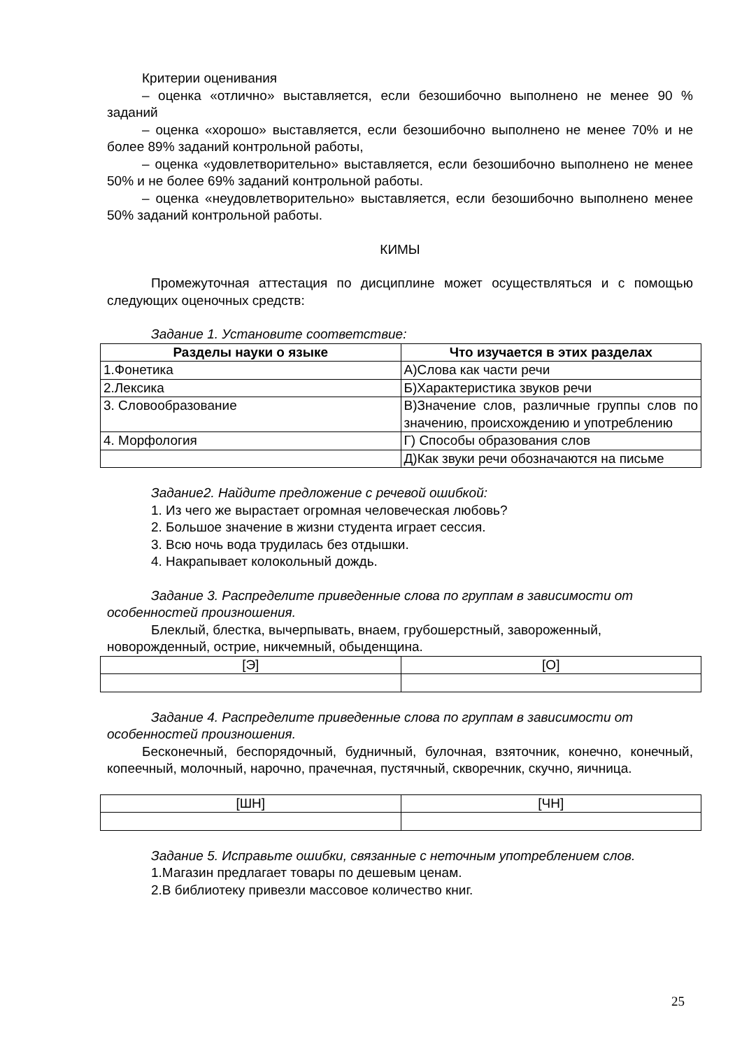Критерии оценивания
– оценка «отлично» выставляется, если безошибочно выполнено не менее 90 % заданий
– оценка «хорошо» выставляется, если безошибочно выполнено не менее 70% и не более 89% заданий контрольной работы,
– оценка «удовлетворительно» выставляется, если безошибочно выполнено не менее 50% и не более 69% заданий контрольной работы.
– оценка «неудовлетворительно» выставляется, если безошибочно выполнено менее 50% заданий контрольной работы.
КИМЫ
Промежуточная аттестация по дисциплине может осуществляться и с помощью следующих оценочных средств:
Задание 1. Установите соответствие:
| Разделы науки о языке | Что изучается в этих разделах |
| --- | --- |
| 1.Фонетика | А)Слова как части речи |
| 2.Лексика | Б)Характеристика звуков речи |
| 3. Словообразование | В)Значение слов, различные группы слов по значению, происхождению и употреблению |
| 4. Морфология | Г) Способы образования слов |
| | Д)Как звуки речи обозначаются на письме |
Задание2. Найдите предложение с речевой ошибкой:
1. Из чего же вырастает огромная человеческая любовь?
2. Большое значение в жизни студента играет сессия.
3. Всю ночь вода трудилась без отдышки.
4. Накрапывает колокольный дождь.
Задание 3. Распределите приведенные слова по группам в зависимости от особенностей произношения.
Блеклый, блестка, вычерпывать, внаем, грубошерстный, завороженный, новорожденный, острие, никчемный, обыденщина.
| [Э] | [О] |
Задание 4. Распределите приведенные слова по группам в зависимости от особенностей произношения.
Бесконечный, беспорядочный, будничный, булочная, взяточник, конечно, конечный, копеечный, молочный, нарочно, прачечная, пустячный, скворечник, скучно, яичница.
| [ШН] | [ЧН] |
Задание 5. Исправьте ошибки, связанные с неточным употреблением слов.
1.Магазин предлагает товары по дешевым ценам.
2.В библиотеку привезли массовое количество книг.
25